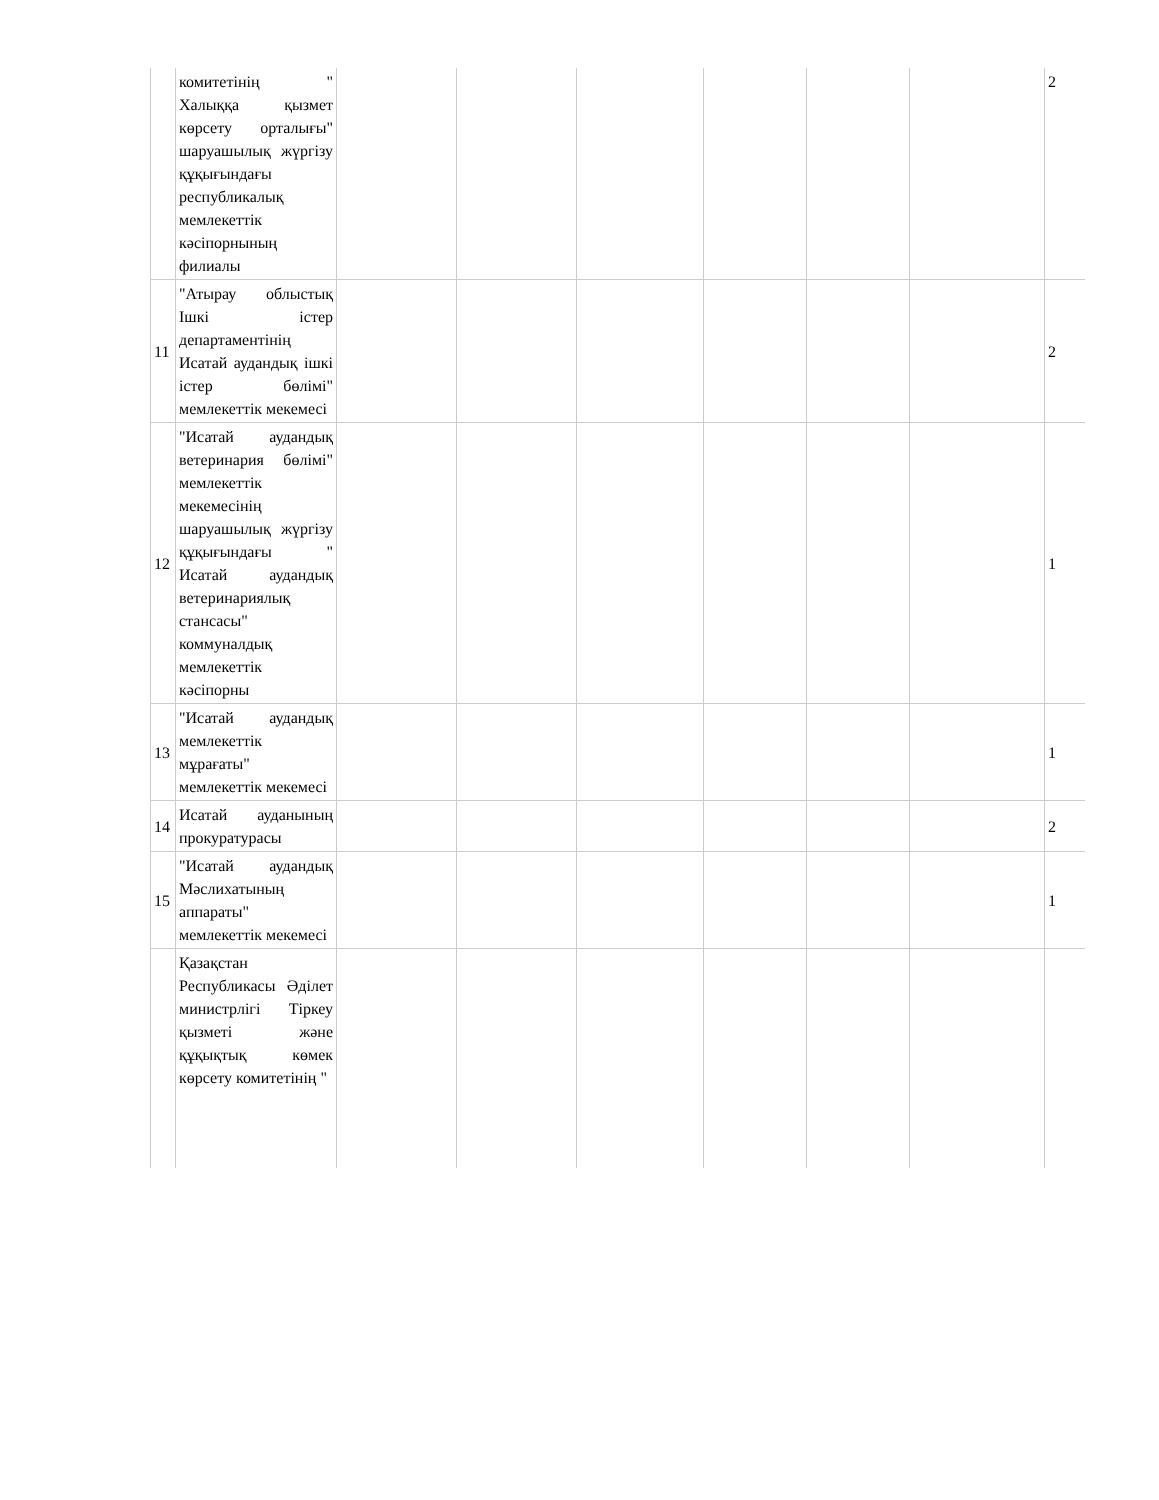| | комитетінің " Халыққа қызмет көрсету орталығы" шаруашылық жүргізу құқығындағы республикалық мемлекеттік кәсіпорнының филиалы | | | | | | | 2 |
| 11 | "Атырау облыстық Ішкі істер департаментінің Исатай аудандық ішкі істер бөлімі" мемлекеттік мекемесі | | | | | | | 2 |
| 12 | "Исатай аудандық ветеринария бөлімі" мемлекеттік мекемесінің шаруашылық жүргізу құқығындағы " Исатай аудандық ветеринариялық стансасы" коммуналдық мемлекеттік кәсіпорны | | | | | | | 1 |
| 13 | "Исатай аудандық мемлекеттік мұрағаты" мемлекеттік мекемесі | | | | | | | 1 |
| 14 | Исатай ауданының прокуратурасы | | | | | | | 2 |
| 15 | "Исатай аудандық Мәслихатының аппараты" мемлекеттік мекемесі | | | | | | | 1 |
| | Қазақстан Республикасы Әділет министрлігі Тіркеу қызметі және құқықтық көмек көрсету комитетінің " | | | | | | | |